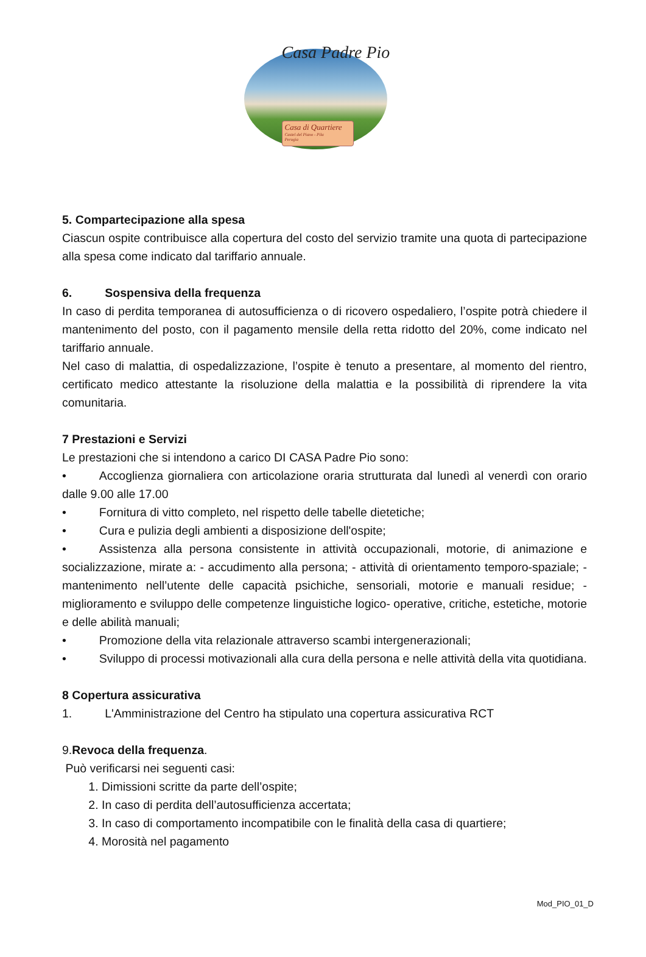Casa Padre Pio
Casa di Quartiere
Castel del Piano - Pila
Perugia
5. Compartecipazione alla spesa
Ciascun ospite contribuisce alla copertura del costo del servizio tramite una quota di partecipazione alla spesa come indicato dal tariffario annuale.
6. Sospensiva della frequenza
In caso di perdita temporanea di autosufficienza o di ricovero ospedaliero, l’ospite potrà chiedere il mantenimento del posto, con il pagamento mensile della retta ridotto del 20%, come indicato nel tariffario annuale.
Nel caso di malattia, di ospedalizzazione, l’ospite è tenuto a presentare, al momento del rientro, certificato medico attestante la risoluzione della malattia e la possibilità di riprendere la vita comunitaria.
7 Prestazioni e Servizi
Le prestazioni che si intendono a carico DI CASA Padre Pio sono:
• Accoglienza giornaliera con articolazione oraria strutturata dal lunedì al venerdì con orario dalle 9.00 alle 17.00
• Fornitura di vitto completo, nel rispetto delle tabelle dietetiche;
• Cura e pulizia degli ambienti a disposizione dell'ospite;
• Assistenza alla persona consistente in attività occupazionali, motorie, di animazione e socializzazione, mirate a: - accudimento alla persona; - attività di orientamento temporo-spaziale; - mantenimento nell’utente delle capacità psichiche, sensoriali, motorie e manuali residue; -miglioramento e sviluppo delle competenze linguistiche logico- operative, critiche, estetiche, motorie e delle abilità manuali;
• Promozione della vita relazionale attraverso scambi intergenerazionali;
• Sviluppo di processi motivazionali alla cura della persona e nelle attività della vita quotidiana.
8 Copertura assicurativa
1. L'Amministrazione del Centro ha stipulato una copertura assicurativa RCT
9.Revoca della frequenza.
Può verificarsi nei seguenti casi:
1. Dimissioni scritte da parte dell’ospite;
2. In caso di perdita dell’autosufficienza accertata;
3. In caso di comportamento incompatibile con le finalità della casa di quartiere;
4. Morosità nel pagamento
Mod_PIO_01_D